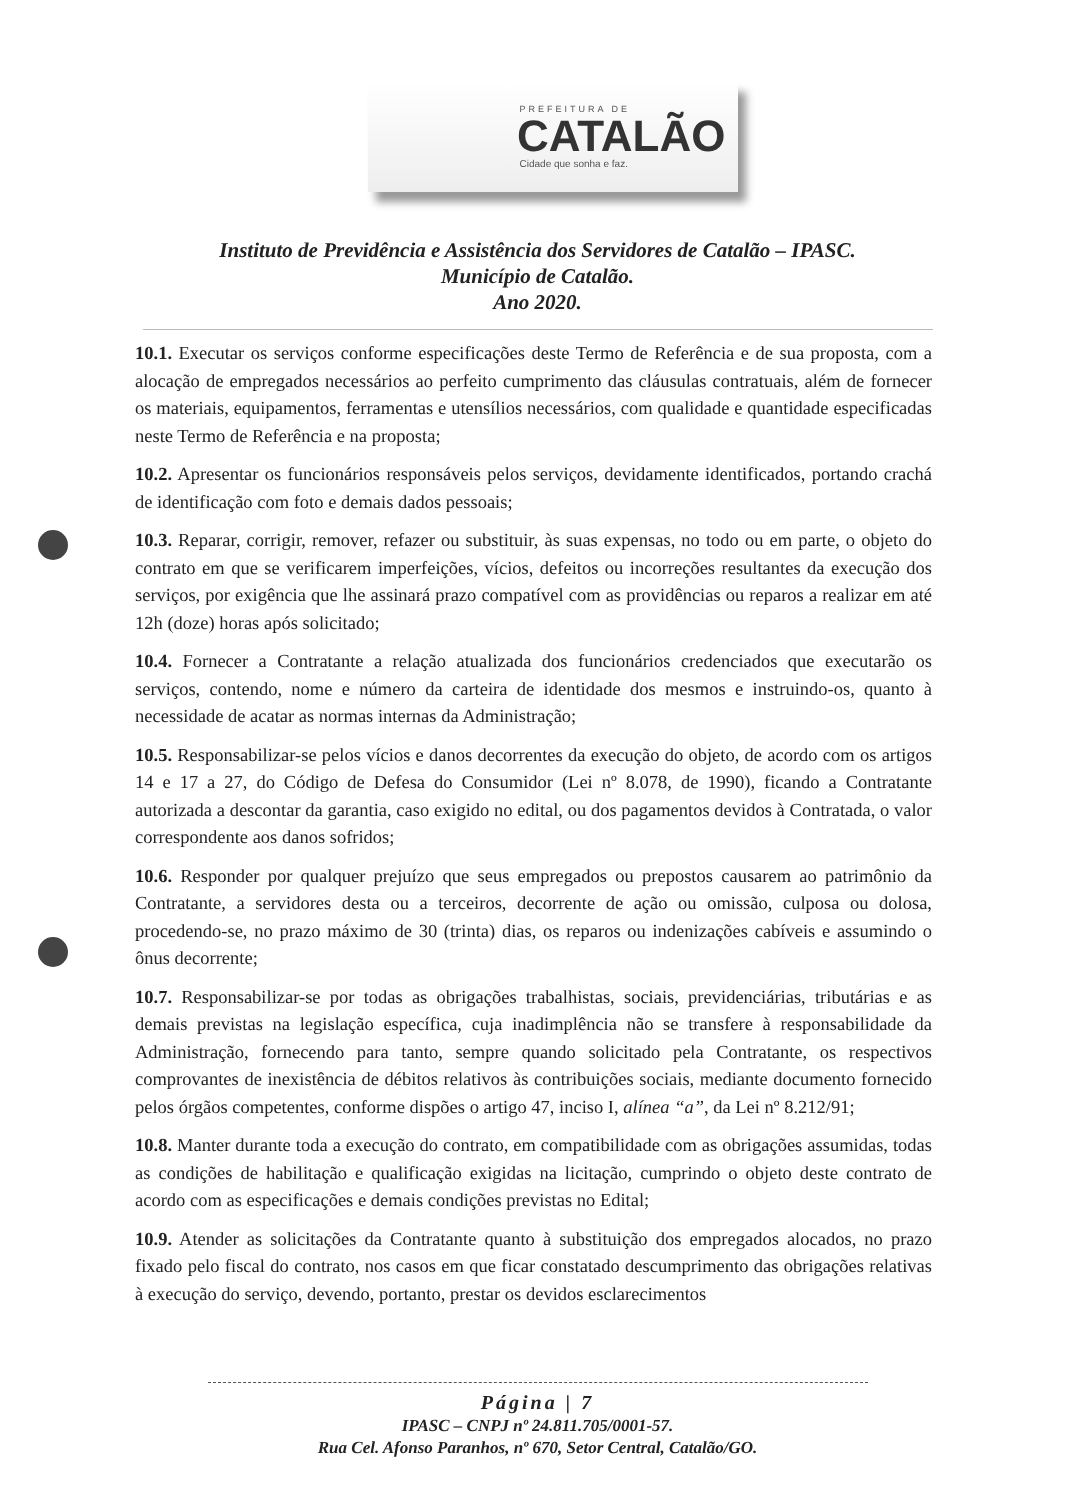PREFEITURA DE
CATALÃO
Cidade que sonha e faz.
Instituto de Previdência e Assistência dos Servidores de Catalão – IPASC.
Município de Catalão.
Ano 2020.
10.1. Executar os serviços conforme especificações deste Termo de Referência e de sua proposta, com a alocação de empregados necessários ao perfeito cumprimento das cláusulas contratuais, além de fornecer os materiais, equipamentos, ferramentas e utensílios necessários, com qualidade e quantidade especificadas neste Termo de Referência e na proposta;
10.2. Apresentar os funcionários responsáveis pelos serviços, devidamente identificados, portando crachá de identificação com foto e demais dados pessoais;
10.3. Reparar, corrigir, remover, refazer ou substituir, às suas expensas, no todo ou em parte, o objeto do contrato em que se verificarem imperfeições, vícios, defeitos ou incorreções resultantes da execução dos serviços, por exigência que lhe assinará prazo compatível com as providências ou reparos a realizar em até 12h (doze) horas após solicitado;
10.4. Fornecer a Contratante a relação atualizada dos funcionários credenciados que executarão os serviços, contendo, nome e número da carteira de identidade dos mesmos e instruindo-os, quanto à necessidade de acatar as normas internas da Administração;
10.5. Responsabilizar-se pelos vícios e danos decorrentes da execução do objeto, de acordo com os artigos 14 e 17 a 27, do Código de Defesa do Consumidor (Lei nº 8.078, de 1990), ficando a Contratante autorizada a descontar da garantia, caso exigido no edital, ou dos pagamentos devidos à Contratada, o valor correspondente aos danos sofridos;
10.6. Responder por qualquer prejuízo que seus empregados ou prepostos causarem ao patrimônio da Contratante, a servidores desta ou a terceiros, decorrente de ação ou omissão, culposa ou dolosa, procedendo-se, no prazo máximo de 30 (trinta) dias, os reparos ou indenizações cabíveis e assumindo o ônus decorrente;
10.7. Responsabilizar-se por todas as obrigações trabalhistas, sociais, previdenciárias, tributárias e as demais previstas na legislação específica, cuja inadimplência não se transfere à responsabilidade da Administração, fornecendo para tanto, sempre quando solicitado pela Contratante, os respectivos comprovantes de inexistência de débitos relativos às contribuições sociais, mediante documento fornecido pelos órgãos competentes, conforme dispões o artigo 47, inciso I, alínea “a”, da Lei nº 8.212/91;
10.8. Manter durante toda a execução do contrato, em compatibilidade com as obrigações assumidas, todas as condições de habilitação e qualificação exigidas na licitação, cumprindo o objeto deste contrato de acordo com as especificações e demais condições previstas no Edital;
10.9. Atender as solicitações da Contratante quanto à substituição dos empregados alocados, no prazo fixado pelo fiscal do contrato, nos casos em que ficar constatado descumprimento das obrigações relativas à execução do serviço, devendo, portanto, prestar os devidos esclarecimentos
Página | 7
IPASC – CNPJ nº 24.811.705/0001-57.
Rua Cel. Afonso Paranhos, nº 670, Setor Central, Catalão/GO.